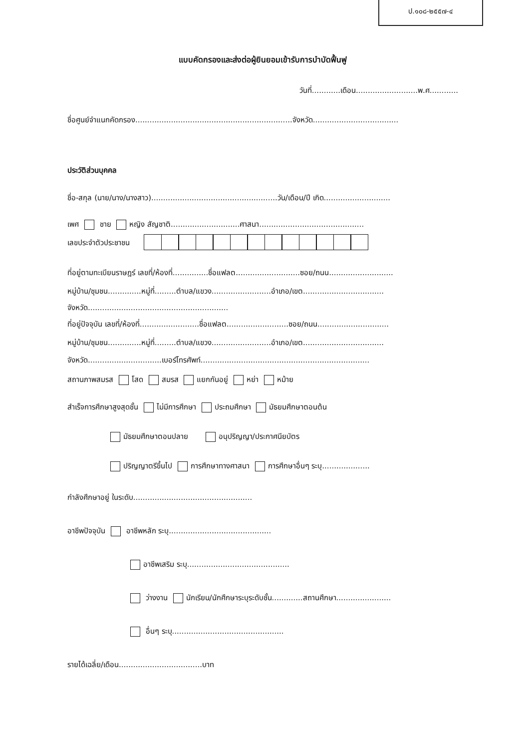ป.๑๐๘-๒๕๕๗-๔
แบบคัดกรองและส่งต่อผู้ยินยอมเข้ารับการบำบัดฟื้นฟู
วันที่............เดือน..........................พ.ศ............
ชื่อศูนย์จำแนกคัดกรอง..................................................................จังหวัด....................................
ประวัติส่วนบุคคล
ชื่อ-สกุล (นาย/นาง/นางสาว).....................................................วัน/เดือน/ปี เกิด............................
เพศ ชาย หญิง สัญชาติ.............................ศาสนา............................................
เลขประจำตัวประชาชน
ที่อยู่ตามทะเบียนราษฎร์ เลขที่/ห้องที่...............ชื่อแฟลต...........................ซอย/ถนน...........................
หมู่บ้าน/ชุมชน..............หมู่ที่.........ตำบล/แขวง.........................อำเภอ/เขต..................................
จังหวัด...........................................................
ที่อยู่ปัจจุบัน เลขที่/ห้องที่.........................ชื่อแฟลต..........................ซอย/ถนน..............................
หมู่บ้าน/ชุมชน..............หมู่ที่.........ตำบล/แขวง.........................อำเภอ/เขต..................................
จังหวัด...............................เบอร์โทรศัพท์.......................................................................
สถานภาพสมรส โสด สมรส แยกกันอยู่ หย่า หม้าย
สำเร็จการศึกษาสูงสุดชั้น ไม่มีการศึกษา ประถมศึกษา มัธยมศึกษาตอนต้น
มัธยมศึกษาตอนปลาย อนุปริญญา/ประกาศนียบัตร
ปริญญาตรีขึ้นไป การศึกษาทางศาสนา การศึกษาอื่นๆ ระบุ....................
กำลังศึกษาอยู่ ในระดับ..................................................
อาชีพปัจจุบัน อาชีพหลัก ระบุ...........................................
อาชีพเสริม ระบุ...........................................
ว่างงาน นักเรียน/นักศึกษาระบุระดับชั้น.............สถานศึกษา.......................
อื่นๆ ระบุ...............................................
รายได้เฉลี่ย/เดือน...................................บาท